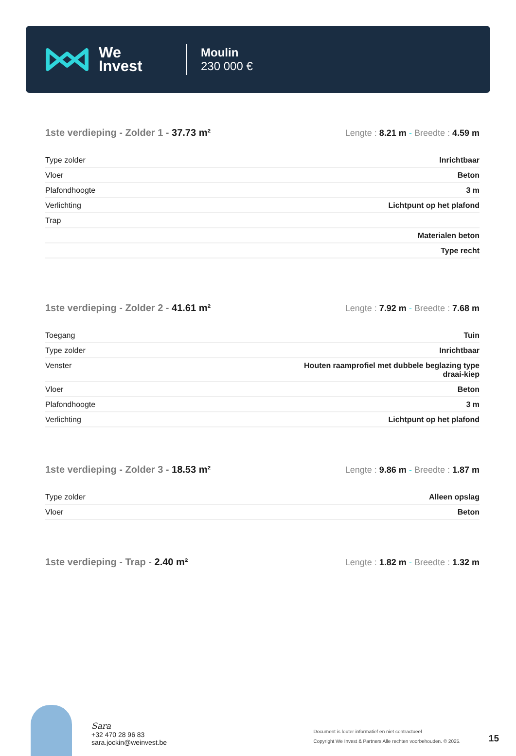We
Invest
Moulin
230 000 €
1ste verdieping - Zolder 1 - 37.73 m²
Lengte : 8.21 m - Breedte : 4.59 m
| Type zolder | Inrichtbaar |
| Vloer | Beton |
| Plafondhoogte | 3 m |
| Verlichting | Lichtpunt op het plafond |
| Trap | |
| | Materialen beton |
| | Type recht |
1ste verdieping - Zolder 2 - 41.61 m²
Lengte : 7.92 m - Breedte : 7.68 m
| Toegang | Tuin |
| Type zolder | Inrichtbaar |
| Venster | Houten raamprofiel met dubbele beglazing type draai-kiep |
| Vloer | Beton |
| Plafondhoogte | 3 m |
| Verlichting | Lichtpunt op het plafond |
1ste verdieping - Zolder 3 - 18.53 m²
Lengte : 9.86 m - Breedte : 1.87 m
| Type zolder | Alleen opslag |
| Vloer | Beton |
1ste verdieping - Trap - 2.40 m²
Lengte : 1.82 m - Breedte : 1.32 m
Sara
+32 470 28 96 83
sara.jockin@weinvest.be
Document is louter informatief en niet contractueel
Copyright We Invest & Partners Alle rechten voorbehouden. © 2025.
15